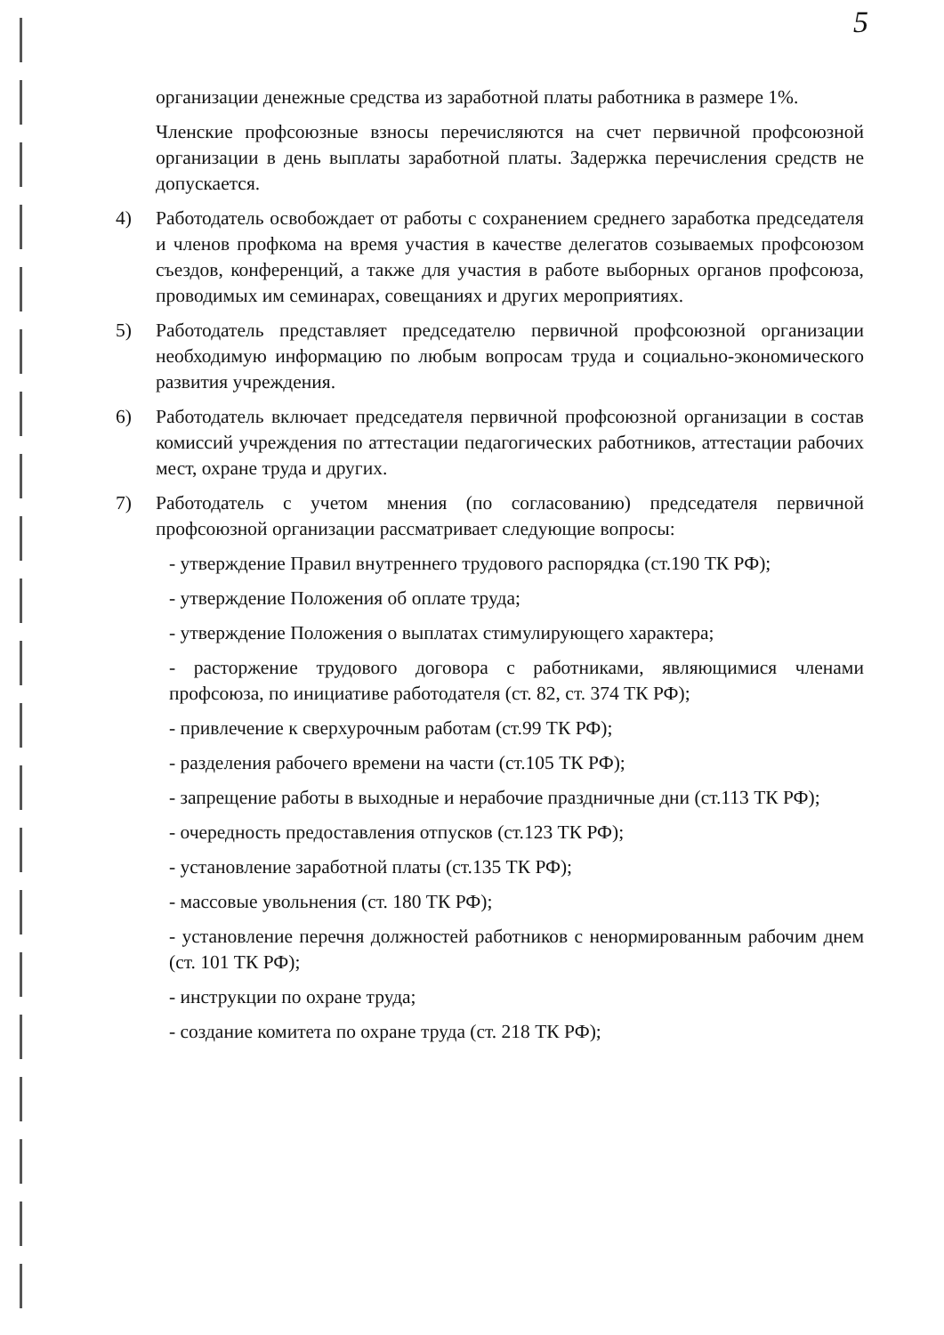5
организации денежные средства из заработной платы работника в размере 1%.
Членские профсоюзные взносы перечисляются на счет первичной профсоюзной организации в день выплаты заработной платы. Задержка перечисления средств не допускается.
4) Работодатель освобождает от работы с сохранением среднего заработка председателя и членов профкома на время участия в качестве делегатов созываемых профсоюзом съездов, конференций, а также для участия в работе выборных органов профсоюза, проводимых им семинарах, совещаниях и других мероприятиях.
5) Работодатель представляет председателю первичной профсоюзной организации необходимую информацию по любым вопросам труда и социально-экономического развития учреждения.
6) Работодатель включает председателя первичной профсоюзной организации в состав комиссий учреждения по аттестации педагогических работников, аттестации рабочих мест, охране труда и других.
7) Работодатель с учетом мнения (по согласованию) председателя первичной профсоюзной организации рассматривает следующие вопросы:
- утверждение Правил внутреннего трудового распорядка (ст.190 ТК РФ);
- утверждение Положения об оплате труда;
- утверждение Положения о выплатах стимулирующего характера;
- расторжение трудового договора с работниками, являющимися членами профсоюза, по инициативе работодателя (ст. 82, ст. 374 ТК РФ);
- привлечение к сверхурочным работам (ст.99 ТК РФ);
- разделения рабочего времени на части (ст.105 ТК РФ);
- запрещение работы в выходные и нерабочие праздничные дни (ст.113 ТК РФ);
- очередность предоставления отпусков (ст.123 ТК РФ);
- установление заработной платы (ст.135 ТК РФ);
- массовые увольнения (ст. 180 ТК РФ);
- установление перечня должностей работников с ненормированным рабочим днем (ст. 101 ТК РФ);
- инструкции по охране труда;
- создание комитета по охране труда (ст. 218 ТК РФ);